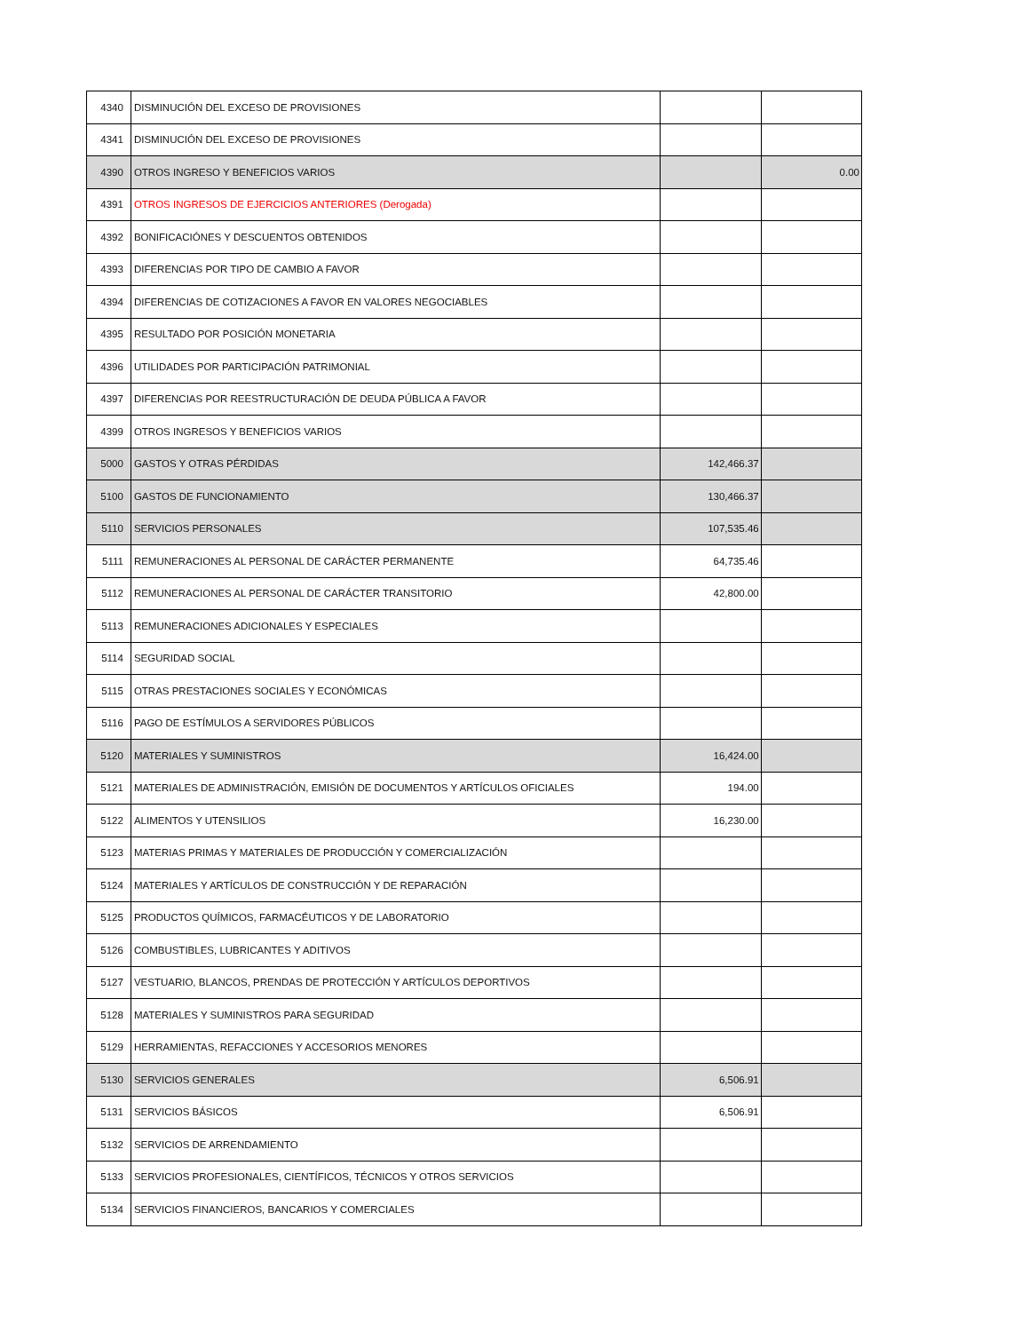| 4340 | DISMINUCIÓN DEL EXCESO DE PROVISIONES | | |
| 4341 | DISMINUCIÓN DEL EXCESO DE PROVISIONES | | |
| 4390 | OTROS INGRESO Y BENEFICIOS VARIOS | | 0.00 |
| 4391 | OTROS INGRESOS DE EJERCICIOS ANTERIORES (Derogada) | | |
| 4392 | BONIFICACIÓNES Y DESCUENTOS OBTENIDOS | | |
| 4393 | DIFERENCIAS POR TIPO DE CAMBIO A FAVOR | | |
| 4394 | DIFERENCIAS DE COTIZACIONES A FAVOR EN VALORES NEGOCIABLES | | |
| 4395 | RESULTADO POR POSICIÓN MONETARIA | | |
| 4396 | UTILIDADES POR PARTICIPACIÓN PATRIMONIAL | | |
| 4397 | DIFERENCIAS POR REESTRUCTURACIÓN DE DEUDA PÚBLICA A FAVOR | | |
| 4399 | OTROS INGRESOS Y BENEFICIOS VARIOS | | |
| 5000 | GASTOS Y OTRAS PÉRDIDAS | 142,466.37 | |
| 5100 | GASTOS DE FUNCIONAMIENTO | 130,466.37 | |
| 5110 | SERVICIOS PERSONALES | 107,535.46 | |
| 5111 | REMUNERACIONES AL PERSONAL DE CARÁCTER PERMANENTE | 64,735.46 | |
| 5112 | REMUNERACIONES AL PERSONAL DE CARÁCTER TRANSITORIO | 42,800.00 | |
| 5113 | REMUNERACIONES ADICIONALES Y ESPECIALES | | |
| 5114 | SEGURIDAD SOCIAL | | |
| 5115 | OTRAS PRESTACIONES SOCIALES Y ECONÓMICAS | | |
| 5116 | PAGO DE ESTÍMULOS A SERVIDORES PÚBLICOS | | |
| 5120 | MATERIALES Y SUMINISTROS | 16,424.00 | |
| 5121 | MATERIALES DE ADMINISTRACIÓN, EMISIÓN DE DOCUMENTOS Y ARTÍCULOS OFICIALES | 194.00 | |
| 5122 | ALIMENTOS Y UTENSILIOS | 16,230.00 | |
| 5123 | MATERIAS PRIMAS Y MATERIALES DE PRODUCCIÓN Y COMERCIALIZACIÓN | | |
| 5124 | MATERIALES Y ARTÍCULOS DE CONSTRUCCIÓN Y DE REPARACIÓN | | |
| 5125 | PRODUCTOS QUÍMICOS, FARMACÉUTICOS Y DE LABORATORIO | | |
| 5126 | COMBUSTIBLES, LUBRICANTES Y ADITIVOS | | |
| 5127 | VESTUARIO, BLANCOS, PRENDAS DE PROTECCIÓN Y ARTÍCULOS DEPORTIVOS | | |
| 5128 | MATERIALES Y SUMINISTROS PARA SEGURIDAD | | |
| 5129 | HERRAMIENTAS, REFACCIONES Y ACCESORIOS MENORES | | |
| 5130 | SERVICIOS GENERALES | 6,506.91 | |
| 5131 | SERVICIOS BÁSICOS | 6,506.91 | |
| 5132 | SERVICIOS DE ARRENDAMIENTO | | |
| 5133 | SERVICIOS PROFESIONALES, CIENTÍFICOS, TÉCNICOS Y OTROS SERVICIOS | | |
| 5134 | SERVICIOS FINANCIEROS, BANCARIOS Y COMERCIALES | | |